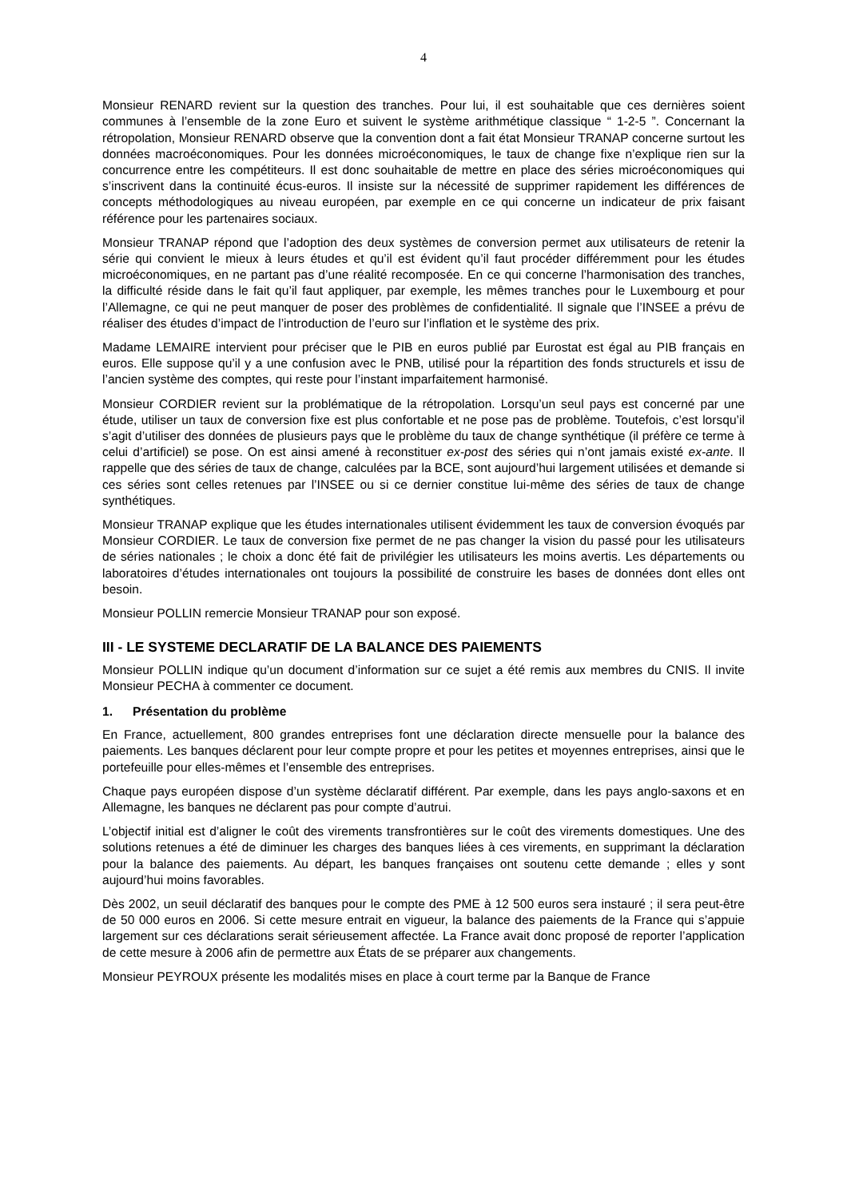4
Monsieur RENARD revient sur la question des tranches. Pour lui, il est souhaitable que ces dernières soient communes à l’ensemble de la zone Euro et suivent le système arithmétique classique “ 1-2-5 ”. Concernant la rétropolation, Monsieur RENARD observe que la convention dont a fait état Monsieur TRANAP concerne surtout les données macroéconomiques. Pour les données microéconomiques, le taux de change fixe n’explique rien sur la concurrence entre les compétiteurs. Il est donc souhaitable de mettre en place des séries microéconomiques qui s’inscrivent dans la continuité écus-euros. Il insiste sur la nécessité de supprimer rapidement les différences de concepts méthodologiques au niveau européen, par exemple en ce qui concerne un indicateur de prix faisant référence pour les partenaires sociaux.
Monsieur TRANAP répond que l’adoption des deux systèmes de conversion permet aux utilisateurs de retenir la série qui convient le mieux à leurs études et qu’il est évident qu’il faut procéder différemment pour les études microéconomiques, en ne partant pas d’une réalité recomposée. En ce qui concerne l’harmonisation des tranches, la difficulté réside dans le fait qu’il faut appliquer, par exemple, les mêmes tranches pour le Luxembourg et pour l’Allemagne, ce qui ne peut manquer de poser des problèmes de confidentialité. Il signale que l’INSEE a prévu de réaliser des études d’impact de l’introduction de l’euro sur l’inflation et le système des prix.
Madame LEMAIRE intervient pour préciser que le PIB en euros publié par Eurostat est égal au PIB français en euros. Elle suppose qu’il y a une confusion avec le PNB, utilisé pour la répartition des fonds structurels et issu de l’ancien système des comptes, qui reste pour l’instant imparfaitement harmonisé.
Monsieur CORDIER revient sur la problématique de la rétropolation. Lorsqu’un seul pays est concerné par une étude, utiliser un taux de conversion fixe est plus confortable et ne pose pas de problème. Toutefois, c’est lorsqu’il s’agit d’utiliser des données de plusieurs pays que le problème du taux de change synthétique (il préfère ce terme à celui d’artificiel) se pose. On est ainsi amené à reconstituer ex-post des séries qui n’ont jamais existé ex-ante. Il rappelle que des séries de taux de change, calculées par la BCE, sont aujourd’hui largement utilisées et demande si ces séries sont celles retenues par l’INSEE ou si ce dernier constitue lui-même des séries de taux de change synthétiques.
Monsieur TRANAP explique que les études internationales utilisent évidemment les taux de conversion évoqués par Monsieur CORDIER. Le taux de conversion fixe permet de ne pas changer la vision du passé pour les utilisateurs de séries nationales ; le choix a donc été fait de privilégier les utilisateurs les moins avertis. Les départements ou laboratoires d’études internationales ont toujours la possibilité de construire les bases de données dont elles ont besoin.
Monsieur POLLIN remercie Monsieur TRANAP pour son exposé.
III - LE SYSTEME DECLARATIF DE LA BALANCE DES PAIEMENTS
Monsieur POLLIN indique qu’un document d’information sur ce sujet a été remis aux membres du CNIS. Il invite Monsieur PECHA à commenter ce document.
1. Présentation du problème
En France, actuellement, 800 grandes entreprises font une déclaration directe mensuelle pour la balance des paiements. Les banques déclarent pour leur compte propre et pour les petites et moyennes entreprises, ainsi que le portefeuille pour elles-mêmes et l’ensemble des entreprises.
Chaque pays européen dispose d’un système déclaratif différent. Par exemple, dans les pays anglo-saxons et en Allemagne, les banques ne déclarent pas pour compte d’autrui.
L’objectif initial est d’aligner le coût des virements transfrontières sur le coût des virements domestiques. Une des solutions retenues a été de diminuer les charges des banques liées à ces virements, en supprimant la déclaration pour la balance des paiements. Au départ, les banques françaises ont soutenu cette demande ; elles y sont aujourd’hui moins favorables.
Dès 2002, un seuil déclaratif des banques pour le compte des PME à 12 500 euros sera instauré ; il sera peut-être de 50 000 euros en 2006. Si cette mesure entrait en vigueur, la balance des paiements de la France qui s’appuie largement sur ces déclarations serait sérieusement affectée. La France avait donc proposé de reporter l’application de cette mesure à 2006 afin de permettre aux États de se préparer aux changements.
Monsieur PEYROUX présente les modalités mises en place à court terme par la Banque de France